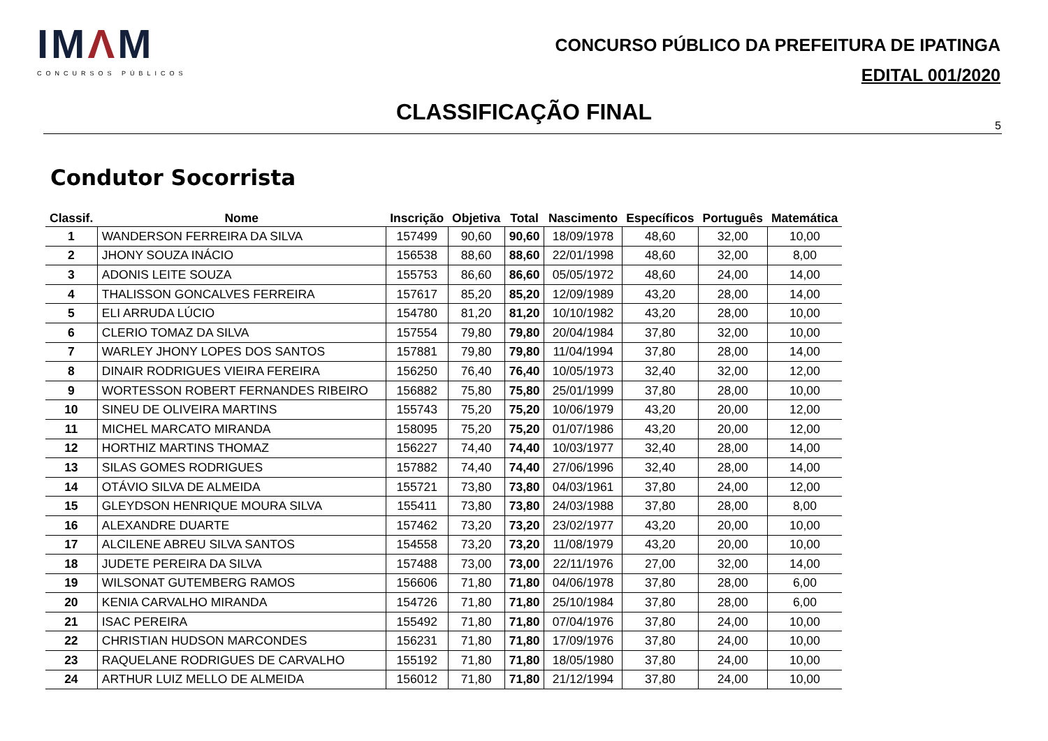IMΛM
CONCURSOS PÚBLICOS
CONCURSO PÚBLICO DA PREFEITURA DE IPATINGA
EDITAL 001/2020
CLASSIFICAÇÃO FINAL
5
Condutor Socorrista
| Classif. | Nome | Inscrição | Objetiva | Total | Nascimento | Específicos | Português | Matemática |
| --- | --- | --- | --- | --- | --- | --- | --- | --- |
| 1 | WANDERSON FERREIRA DA SILVA | 157499 | 90,60 | 90,60 | 18/09/1978 | 48,60 | 32,00 | 10,00 |
| 2 | JHONY SOUZA INÁCIO | 156538 | 88,60 | 88,60 | 22/01/1998 | 48,60 | 32,00 | 8,00 |
| 3 | ADONIS LEITE SOUZA | 155753 | 86,60 | 86,60 | 05/05/1972 | 48,60 | 24,00 | 14,00 |
| 4 | THALISSON GONCALVES FERREIRA | 157617 | 85,20 | 85,20 | 12/09/1989 | 43,20 | 28,00 | 14,00 |
| 5 | ELI ARRUDA LÚCIO | 154780 | 81,20 | 81,20 | 10/10/1982 | 43,20 | 28,00 | 10,00 |
| 6 | CLERIO TOMAZ DA SILVA | 157554 | 79,80 | 79,80 | 20/04/1984 | 37,80 | 32,00 | 10,00 |
| 7 | WARLEY JHONY LOPES DOS SANTOS | 157881 | 79,80 | 79,80 | 11/04/1994 | 37,80 | 28,00 | 14,00 |
| 8 | DINAIR RODRIGUES VIEIRA FEREIRA | 156250 | 76,40 | 76,40 | 10/05/1973 | 32,40 | 32,00 | 12,00 |
| 9 | WORTESSON ROBERT FERNANDES RIBEIRO | 156882 | 75,80 | 75,80 | 25/01/1999 | 37,80 | 28,00 | 10,00 |
| 10 | SINEU DE OLIVEIRA MARTINS | 155743 | 75,20 | 75,20 | 10/06/1979 | 43,20 | 20,00 | 12,00 |
| 11 | MICHEL MARCATO MIRANDA | 158095 | 75,20 | 75,20 | 01/07/1986 | 43,20 | 20,00 | 12,00 |
| 12 | HORTHIZ MARTINS THOMAZ | 156227 | 74,40 | 74,40 | 10/03/1977 | 32,40 | 28,00 | 14,00 |
| 13 | SILAS GOMES RODRIGUES | 157882 | 74,40 | 74,40 | 27/06/1996 | 32,40 | 28,00 | 14,00 |
| 14 | OTÁVIO SILVA DE ALMEIDA | 155721 | 73,80 | 73,80 | 04/03/1961 | 37,80 | 24,00 | 12,00 |
| 15 | GLEYDSON HENRIQUE MOURA SILVA | 155411 | 73,80 | 73,80 | 24/03/1988 | 37,80 | 28,00 | 8,00 |
| 16 | ALEXANDRE DUARTE | 157462 | 73,20 | 73,20 | 23/02/1977 | 43,20 | 20,00 | 10,00 |
| 17 | ALCILENE ABREU SILVA SANTOS | 154558 | 73,20 | 73,20 | 11/08/1979 | 43,20 | 20,00 | 10,00 |
| 18 | JUDETE PEREIRA DA SILVA | 157488 | 73,00 | 73,00 | 22/11/1976 | 27,00 | 32,00 | 14,00 |
| 19 | WILSONAT GUTEMBERG RAMOS | 156606 | 71,80 | 71,80 | 04/06/1978 | 37,80 | 28,00 | 6,00 |
| 20 | KENIA CARVALHO MIRANDA | 154726 | 71,80 | 71,80 | 25/10/1984 | 37,80 | 28,00 | 6,00 |
| 21 | ISAC PEREIRA | 155492 | 71,80 | 71,80 | 07/04/1976 | 37,80 | 24,00 | 10,00 |
| 22 | CHRISTIAN HUDSON MARCONDES | 156231 | 71,80 | 71,80 | 17/09/1976 | 37,80 | 24,00 | 10,00 |
| 23 | RAQUELANE RODRIGUES DE CARVALHO | 155192 | 71,80 | 71,80 | 18/05/1980 | 37,80 | 24,00 | 10,00 |
| 24 | ARTHUR LUIZ MELLO DE ALMEIDA | 156012 | 71,80 | 71,80 | 21/12/1994 | 37,80 | 24,00 | 10,00 |